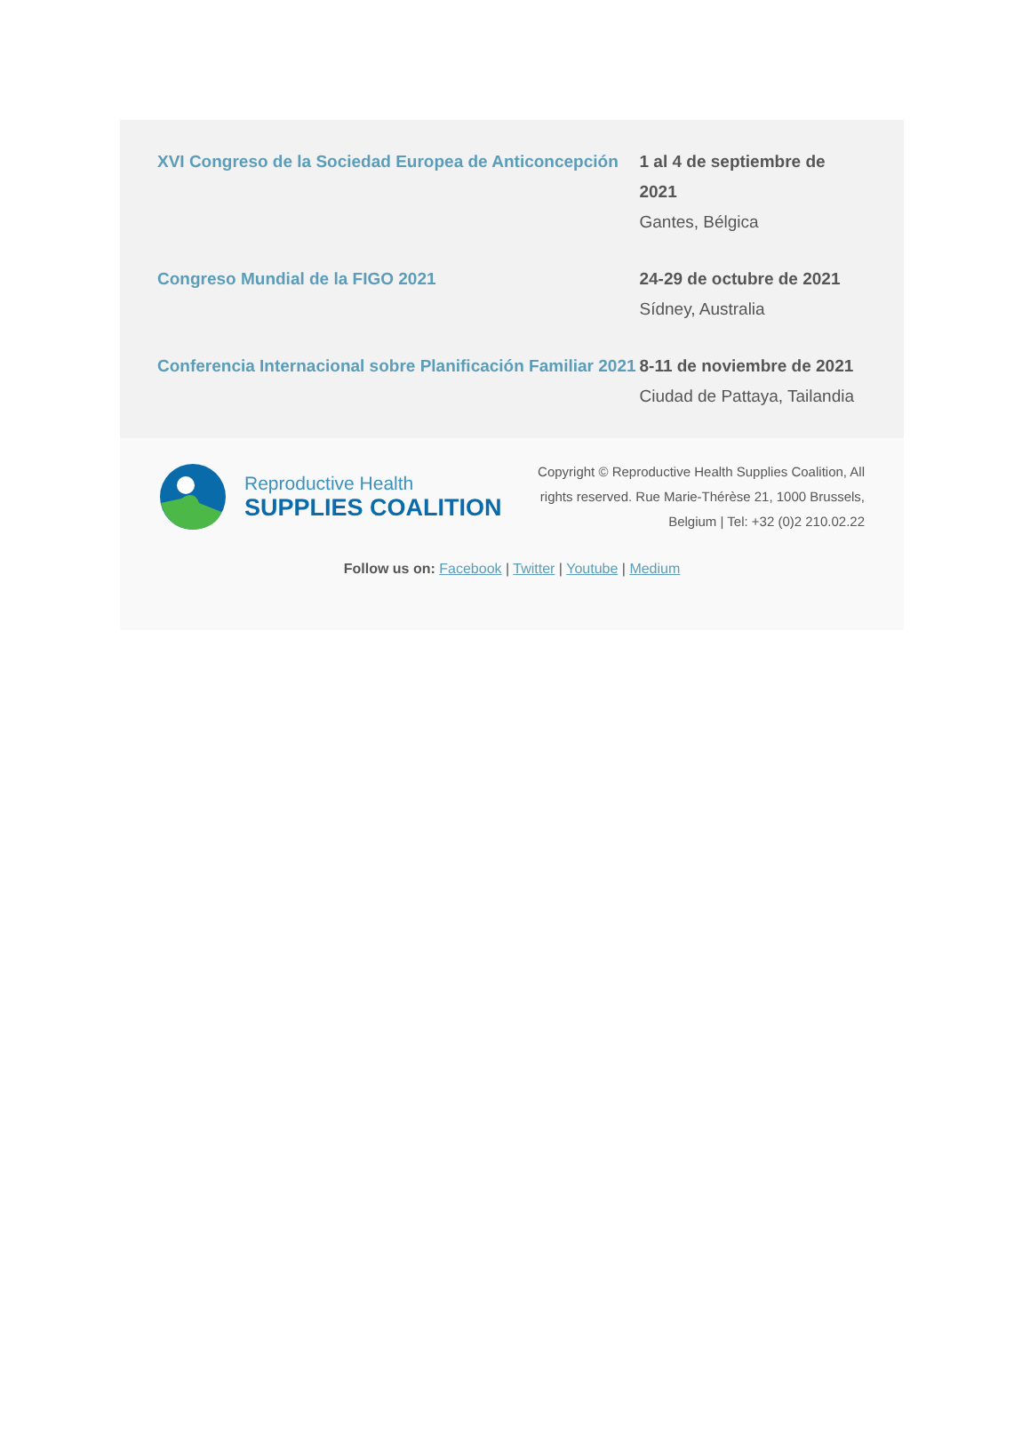XVI Congreso de la Sociedad Europea de Anticoncepción
1 al 4 de septiembre de 2021
Gantes, Bélgica
Congreso Mundial de la FIGO 2021 24-29 de octubre de 2021
Sídney, Australia
Conferencia Internacional sobre Planificación Familiar 2021
8-11 de noviembre de 2021
Ciudad de Pattaya, Tailandia
Reproductive Health
SUPPLIES COALITION
Copyright © Reproductive Health Supplies Coalition, All rights reserved. Rue Marie-Thérèse 21, 1000 Brussels, Belgium | Tel: +32 (0)2 210.02.22
Follow us on: Facebook | Twitter | Youtube | Medium